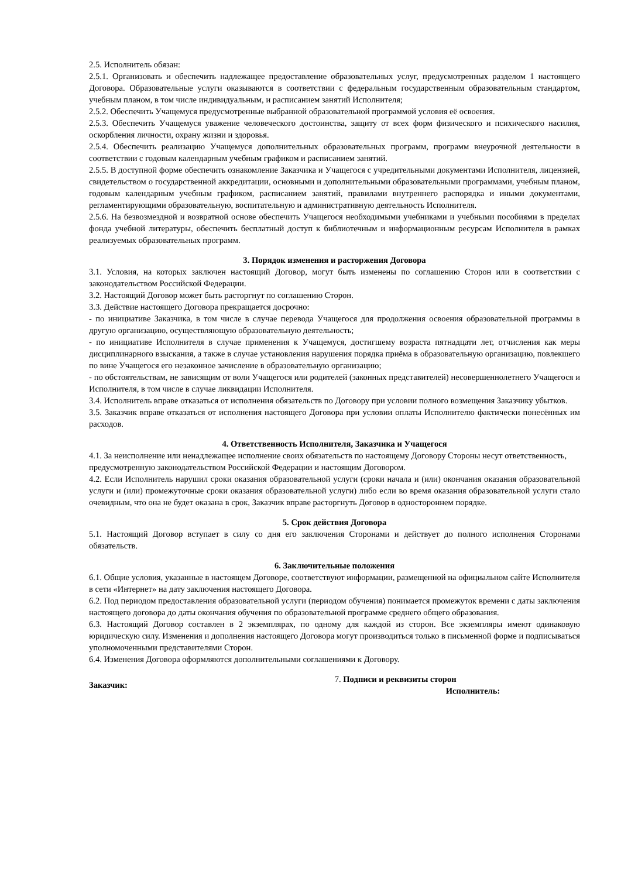2.5. Исполнитель обязан:
2.5.1. Организовать и обеспечить надлежащее предоставление образовательных услуг, предусмотренных разделом 1 настоящего Договора. Образовательные услуги оказываются в соответствии с федеральным государственным образовательным стандартом, учебным планом, в том числе индивидуальным, и расписанием занятий Исполнителя;
2.5.2. Обеспечить Учащемуся предусмотренные выбранной образовательной программой условия её освоения.
2.5.3. Обеспечить Учащемуся уважение человеческого достоинства, защиту от всех форм физического и психического насилия, оскорбления личности, охрану жизни и здоровья.
2.5.4. Обеспечить реализацию Учащемуся дополнительных образовательных программ, программ внеурочной деятельности в соответствии с годовым календарным учебным графиком и расписанием занятий.
2.5.5. В доступной форме обеспечить ознакомление Заказчика и Учащегося с учредительными документами Исполнителя, лицензией, свидетельством о государственной аккредитации, основными и дополнительными образовательными программами, учебным планом, годовым календарным учебным графиком, расписанием занятий, правилами внутреннего распорядка и иными документами, регламентирующими образовательную, воспитательную и административную деятельность Исполнителя.
2.5.6. На безвозмездной и возвратной основе обеспечить Учащегося необходимыми учебниками и учебными пособиями в пределах фонда учебной литературы, обеспечить бесплатный доступ к библиотечным и информационным ресурсам Исполнителя в рамках реализуемых образовательных программ.
3. Порядок изменения и расторжения Договора
3.1. Условия, на которых заключен настоящий Договор, могут быть изменены по соглашению Сторон или в соответствии с законодательством Российской Федерации.
3.2. Настоящий Договор может быть расторгнут по соглашению Сторон.
3.3. Действие настоящего Договора прекращается досрочно:
- по инициативе Заказчика, в том числе в случае перевода Учащегося для продолжения освоения образовательной программы в другую организацию, осуществляющую образовательную деятельность;
- по инициативе Исполнителя в случае применения к Учащемуся, достигшему возраста пятнадцати лет, отчисления как меры дисциплинарного взыскания, а также в случае установления нарушения порядка приёма в образовательную организацию, повлекшего по вине Учащегося его незаконное зачисление в образовательную организацию;
- по обстоятельствам, не зависящим от воли Учащегося или родителей (законных представителей) несовершеннолетнего Учащегося и Исполнителя, в том числе в случае ликвидации Исполнителя.
3.4. Исполнитель вправе отказаться от исполнения обязательств по Договору при условии полного возмещения Заказчику убытков.
3.5. Заказчик вправе отказаться от исполнения настоящего Договора при условии оплаты Исполнителю фактически понесённых им расходов.
4. Ответственность Исполнителя, Заказчика и Учащегося
4.1. За неисполнение или ненадлежащее исполнение своих обязательств по настоящему Договору Стороны несут ответственность, предусмотренную законодательством Российской Федерации и настоящим Договором.
4.2. Если Исполнитель нарушил сроки оказания образовательной услуги (сроки начала и (или) окончания оказания образовательной услуги и (или) промежуточные сроки оказания образовательной услуги) либо если во время оказания образовательной услуги стало очевидным, что она не будет оказана в срок, Заказчик вправе расторгнуть Договор в одностороннем порядке.
5. Срок действия Договора
5.1. Настоящий Договор вступает в силу со дня его заключения Сторонами и действует до полного исполнения Сторонами обязательств.
6. Заключительные положения
6.1. Общие условия, указанные в настоящем Договоре, соответствуют информации, размещенной на официальном сайте Исполнителя в сети «Интернет» на дату заключения настоящего Договора.
6.2. Под периодом предоставления образовательной услуги (периодом обучения) понимается промежуток времени с даты заключения настоящего договора до даты окончания обучения по образовательной программе среднего общего образования.
6.3. Настоящий Договор составлен в 2 экземплярах, по одному для каждой из сторон. Все экземпляры имеют одинаковую юридическую силу. Изменения и дополнения настоящего Договора могут производиться только в письменной форме и подписываться уполномоченными представителями Сторон.
6.4. Изменения Договора оформляются дополнительными соглашениями к Договору.
Заказчик:
7. Подписи и реквизиты сторон
Исполнитель: